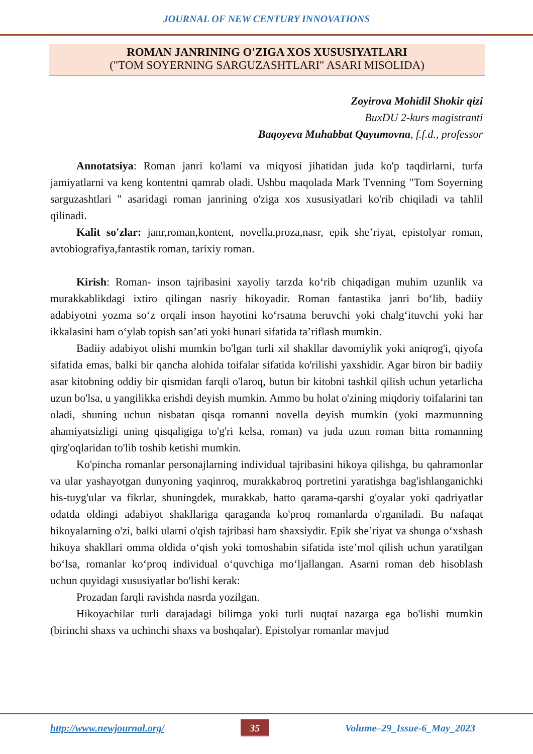JOURNAL OF NEW CENTURY INNOVATIONS
ROMAN JANRINING O'ZIGA XOS XUSUSIYATLARI
("TOM SOYERNING SARGUZASHTLARI" ASARI MISOLIDA)
Zoyirova Mohidil Shokir qizi
BuxDU 2-kurs magistranti
Baqoyeva Muhabbat Qayumovna, f.f.d., professor
Annotatsiya: Roman janri ko'lami va miqyosi jihatidan juda ko'p taqdirlarni, turfa jamiyatlarni va keng kontentni qamrab oladi. Ushbu maqolada Mark Tvenning "Tom Soyerning sarguzashtlari " asaridagi roman janrining o'ziga xos xususiyatlari ko'rib chiqiladi va tahlil qilinadi.
Kalit so'zlar: janr,roman,kontent, novella,proza,nasr, epik she’riyat, epistolyar roman, avtobiografiya,fantastik roman, tarixiy roman.
Kirish: Roman- inson tajribasini xayoliy tarzda ko‘rib chiqadigan muhim uzunlik va murakkablikdagi ixtiro qilingan nasriy hikoyadir. Roman fantastika janri bo‘lib, badiiy adabiyotni yozma so‘z orqali inson hayotini ko‘rsatma beruvchi yoki chalg‘ituvchi yoki har ikkalasini ham o‘ylab topish san’ati yoki hunari sifatida ta’riflash mumkin.
Badiiy adabiyot olishi mumkin bo'lgan turli xil shakllar davomiylik yoki aniqrog'i, qiyofa sifatida emas, balki bir qancha alohida toifalar sifatida ko'rilishi yaxshidir. Agar biron bir badiiy asar kitobning oddiy bir qismidan farqli o'laroq, butun bir kitobni tashkil qilish uchun yetarlicha uzun bo'lsa, u yangilikka erishdi deyish mumkin. Ammo bu holat o'zining miqdoriy toifalarini tan oladi, shuning uchun nisbatan qisqa romanni novella deyish mumkin (yoki mazmunning ahamiyatsizligi uning qisqaligiga to'g'ri kelsa, roman) va juda uzun roman bitta romanning qirg'oqlaridan to'lib toshib ketishi mumkin.
Ko'pincha romanlar personajlarning individual tajribasini hikoya qilishga, bu qahramonlar va ular yashayotgan dunyoning yaqinroq, murakkabroq portretini yaratishga bag'ishlanganichki his-tuyg'ular va fikrlar, shuningdek, murakkab, hatto qarama-qarshi g'oyalar yoki qadriyatlar odatda oldingi adabiyot shakllariga qaraganda ko'proq romanlarda o'rganiladi. Bu nafaqat hikoyalarning o'zi, balki ularni o'qish tajribasi ham shaxsiydir. Epik she’riyat va shunga o‘xshash hikoya shakllari omma oldida o‘qish yoki tomoshabin sifatida iste’mol qilish uchun yaratilgan bo‘lsa, romanlar ko‘proq individual o‘quvchiga mo‘ljallangan. Asarni roman deb hisoblash uchun quyidagi xususiyatlar bo'lishi kerak:
Prozadan farqli ravishda nasrda yozilgan.
Hikoyachilar turli darajadagi bilimga yoki turli nuqtai nazarga ega bo'lishi mumkin (birinchi shaxs va uchinchi shaxs va boshqalar). Epistolyar romanlar mavjud
http://www.newjournal.org/ 35 Volume–29_Issue-6_May_2023